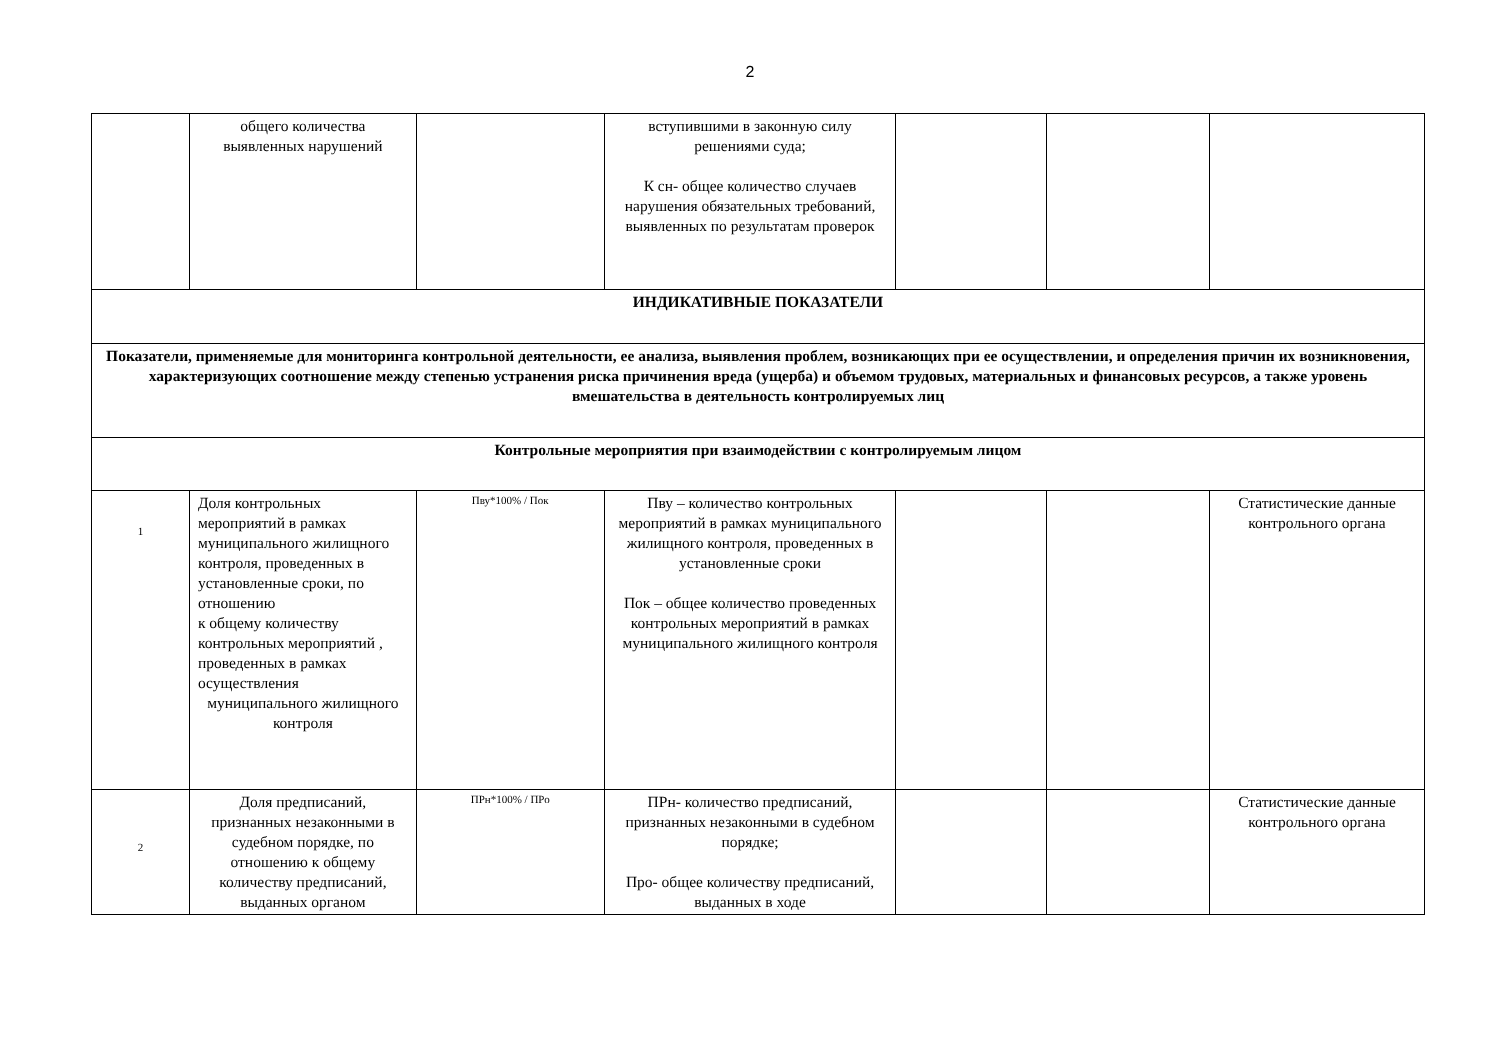2
| | общего количества выявленных нарушений | | вступившими в законную силу решениями суда; К сн- общее количество случаев нарушения обязательных требований, выявленных по результатам проверок | | | |
| ИНДИКАТИВНЫЕ ПОКАЗАТЕЛИ | | | | | | |
| Показатели, применяемые для мониторинга контрольной деятельности, ее анализа, выявления проблем, возникающих при ее осуществлении, и определения причин их возникновения, характеризующих соотношение между степенью устранения риска причинения вреда (ущерба) и объемом трудовых, материальных и финансовых ресурсов, а также уровень вмешательства в деятельность контролируемых лиц | | | | | | |
| Контрольные мероприятия при взаимодействии с контролируемым лицом | | | | | | |
| 1 | Доля контрольных мероприятий в рамках муниципального жилищного контроля, проведенных в установленные сроки, по отношению к общему количеству контрольных мероприятий , проведенных в рамках осуществления муниципального жилищного контроля | Пву*100% / Пок | Пву – количество контрольных мероприятий в рамках муниципального жилищного контроля, проведенных в установленные сроки Пок – общее количество проведенных контрольных мероприятий в рамках муниципального жилищного контроля | | | Статистические данные контрольного органа |
| 2 | Доля предписаний, признанных незаконными в судебном порядке, по отношению к общему количеству предписаний, выданных органом | ПРн*100% / ПРо | ПРн- количество предписаний, признанных незаконными в судебном порядке; Про- общее количеству предписаний, выданных в ходе | | | Статистические данные контрольного органа |